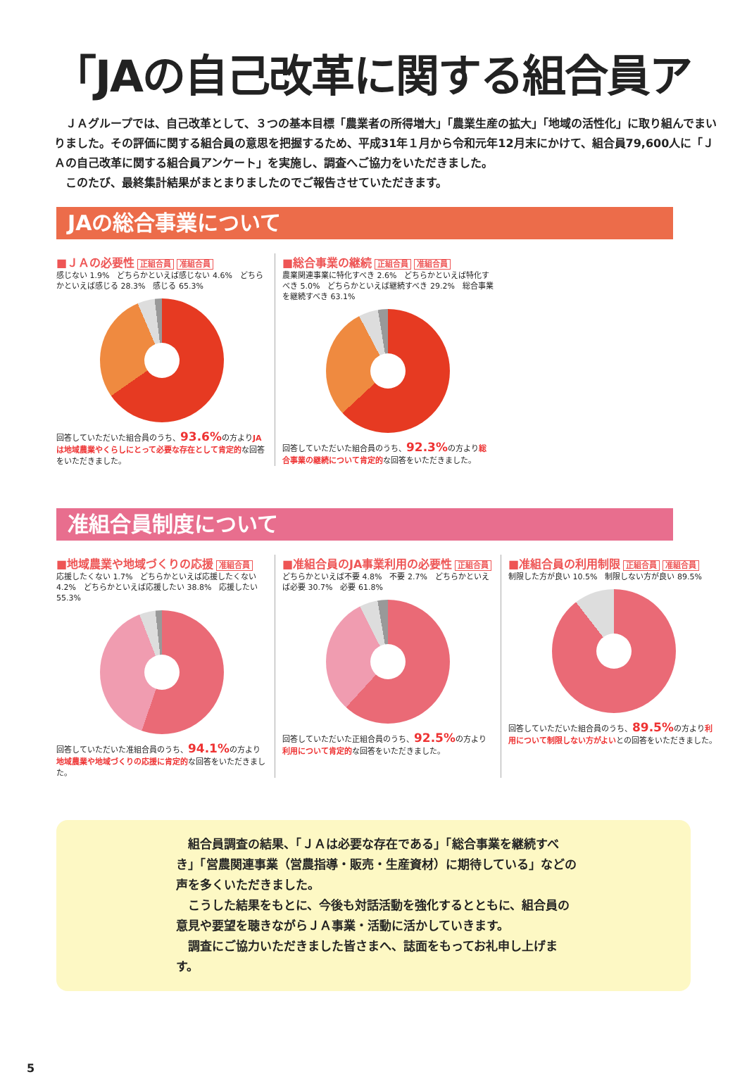「JAの自己改革に関する組合員ア
　ＪＡグループでは、自己改革として、３つの基本目標「農業者の所得増大」「農業生産の拡大」「地域の活性化」に取り組んでまいりました。その評価に関する組合員の意思を把握するため、平成31年１月から令和元年12月末にかけて、組合員79,600人に「ＪＡの自己改革に関する組合員アンケート」を実施し、調査へご協力をいただきました。
　このたび、最終集計結果がまとまりましたのでご報告させていただきます。
JAの総合事業について
■ＪＡの必要性 正組合員 准組合員
感じない 1.9%　どちらかといえば感じない 4.6%　どちらかといえば感じる 28.3%　感じる 65.3%
回答していただいた組合員のうち、93.6% の方よりJAは地域農業やくらしにとって必要な存在として肯定的な回答をいただきました。
■総合事業の継続 正組合員 准組合員
農業関連事業に特化すべき 2.6%　どちらかといえば特化すべき 5.0%　どちらかといえば継続すべき 29.2%　総合事業を継続すべき 63.1%
回答していただいた組合員のうち、92.3% の方より総合事業の継続について肯定的な回答をいただきました。
准組合員制度について
■地域農業や地域づくりの応援 准組合員
応援したくない 1.7%　どちらかといえば応援したくない 4.2%　どちらかといえば応援したい 38.8%　応援したい 55.3%
回答していただいた准組合員のうち、94.1% の方より地域農業や地域づくりの応援に肯定的な回答をいただきました。
■准組合員のJA事業利用の必要性 正組合員
どちらかといえば不要 4.8%　不要 2.7%　どちらかといえば必要 30.7%　必要 61.8%
回答していただいた正組合員のうち、92.5% の方より利用について肯定的な回答をいただきました。
■准組合員の利用制限 正組合員 准組合員
制限した方が良い 10.5%　制限しない方が良い 89.5%
回答していただいた組合員のうち、89.5% の方より利用について制限しない方がよいとの回答をいただきました。
　組合員調査の結果、「ＪＡは必要な存在である」「総合事業を継続すべき」「営農関連事業（営農指導・販売・生産資材）に期待している」などの声を多くいただきました。
　こうした結果をもとに、今後も対話活動を強化するとともに、組合員の意見や要望を聴きながらＪＡ事業・活動に活かしていきます。
　調査にご協力いただきました皆さまへ、誌面をもってお礼申し上げます。
5